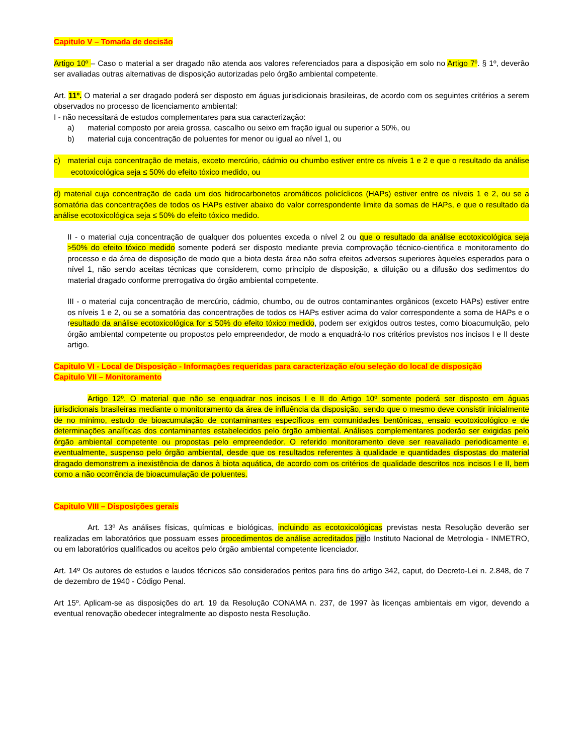Capitulo V – Tomada de decisão
Artigo 10º – Caso o material a ser dragado não atenda aos valores referenciados para a disposição em solo no Artigo 7º. § 1º, deverão ser avaliadas outras alternativas de disposição autorizadas pelo órgão ambiental competente.
Art. 11º. O material a ser dragado poderá ser disposto em águas jurisdicionais brasileiras, de acordo com os seguintes critérios a serem observados no processo de licenciamento ambiental:
I - não necessitará de estudos complementares para sua caracterização:
a) material composto por areia grossa, cascalho ou seixo em fração igual ou superior a 50%, ou
b) material cuja concentração de poluentes for menor ou igual ao nível 1, ou
c) material cuja concentração de metais, exceto mercúrio, cádmio ou chumbo estiver entre os níveis 1 e 2 e que o resultado da análise ecotoxicológica seja ≤ 50% do efeito tóxico medido, ou
d) material cuja concentração de cada um dos hidrocarbonetos aromáticos policíclicos (HAPs) estiver entre os níveis 1 e 2, ou se a somatória das concentrações de todos os HAPs estiver abaixo do valor correspondente limite da somas de HAPs, e que o resultado da análise ecotoxicológica seja ≤ 50% do efeito tóxico medido.
II - o material cuja concentração de qualquer dos poluentes exceda o nível 2 ou que o resultado da análise ecotoxicológica seja >50% do efeito tóxico medido somente poderá ser disposto mediante previa comprovação técnico-cientifica e monitoramento do processo e da área de disposição de modo que a biota desta área não sofra efeitos adversos superiores àqueles esperados para o nível 1, não sendo aceitas técnicas que considerem, como princípio de disposição, a diluição ou a difusão dos sedimentos do material dragado conforme prerrogativa do órgão ambiental competente.
III - o material cuja concentração de mercúrio, cádmio, chumbo, ou de outros contaminantes orgânicos (exceto HAPs) estiver entre os níveis 1 e 2, ou se a somatória das concentrações de todos os HAPs estiver acima do valor correspondente a soma de HAPs e o resultado da análise ecotoxicológica for ≤ 50% do efeito tóxico medido, podem ser exigidos outros testes, como bioacumulção, pelo órgão ambiental competente ou propostos pelo empreendedor, de modo a enquadrá-lo nos critérios previstos nos incisos I e II deste artigo.
Capitulo VI - Local de Disposição - Informações requeridas para caracterização e/ou seleção do local de disposição
Capitulo VII – Monitoramento
Artigo 12º. O material que não se enquadrar nos incisos I e II do Artigo 10º somente poderá ser disposto em águas jurisdicionais brasileiras mediante o monitoramento da área de influência da disposição, sendo que o mesmo deve consistir inicialmente de no mínimo, estudo de bioacumulação de contaminantes específicos em comunidades bentônicas, ensaio ecotoxicológico e de determinações analíticas dos contaminantes estabelecidos pelo órgão ambiental. Análises complementares poderão ser exigidas pelo órgão ambiental competente ou propostas pelo empreendedor. O referido monitoramento deve ser reavaliado periodicamente e, eventualmente, suspenso pelo órgão ambiental, desde que os resultados referentes à qualidade e quantidades dispostas do material dragado demonstrem a inexistência de danos à biota aquática, de acordo com os critérios de qualidade descritos nos incisos I e II, bem como a não ocorrência de bioacumulação de poluentes.
Capitulo VIII – Disposições gerais
Art. 13º As análises físicas, químicas e biológicas, incluindo as ecotoxicológicas previstas nesta Resolução deverão ser realizadas em laboratórios que possuam esses procedimentos de análise acreditados pelo Instituto Nacional de Metrologia - INMETRO, ou em laboratórios qualificados ou aceitos pelo órgão ambiental competente licenciador.
Art. 14º Os autores de estudos e laudos técnicos são considerados peritos para fins do artigo 342, caput, do Decreto-Lei n. 2.848, de 7 de dezembro de 1940 - Código Penal.
Art 15º. Aplicam-se as disposições do art. 19 da Resolução CONAMA n. 237, de 1997 às licenças ambientais em vigor, devendo a eventual renovação obedecer integralmente ao disposto nesta Resolução.